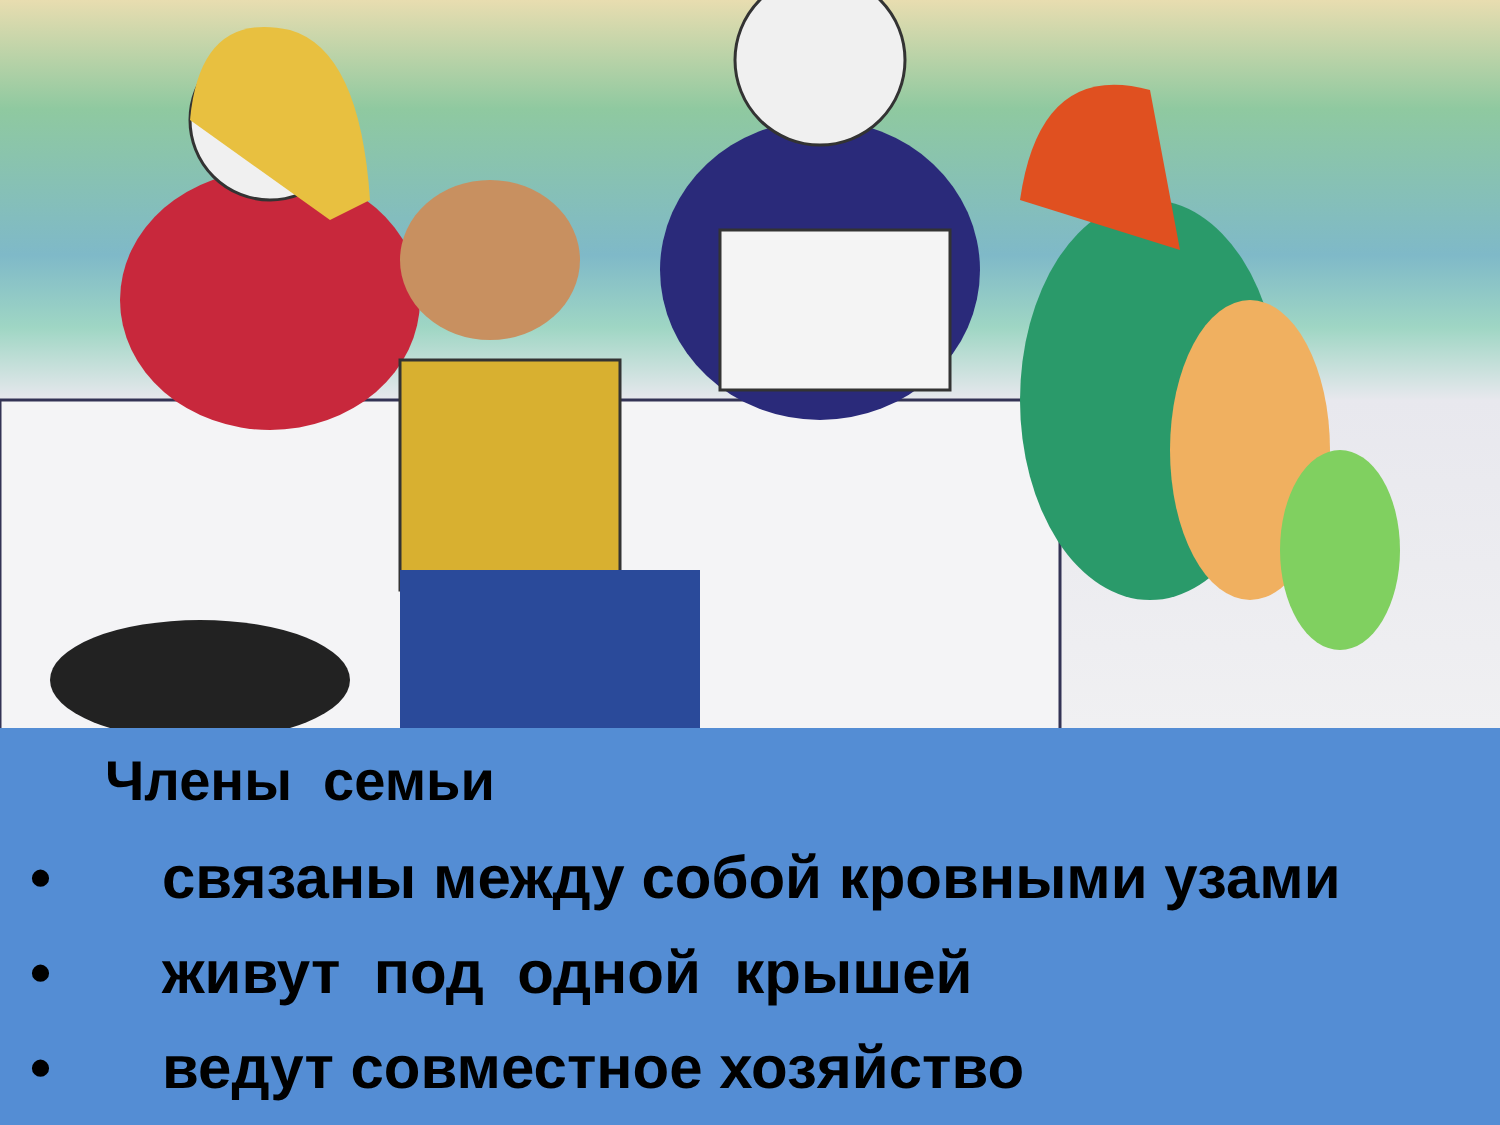Члены семьи
• связаны между собой кровными узами
• живут под одной крышей
• ведут совместное хозяйство